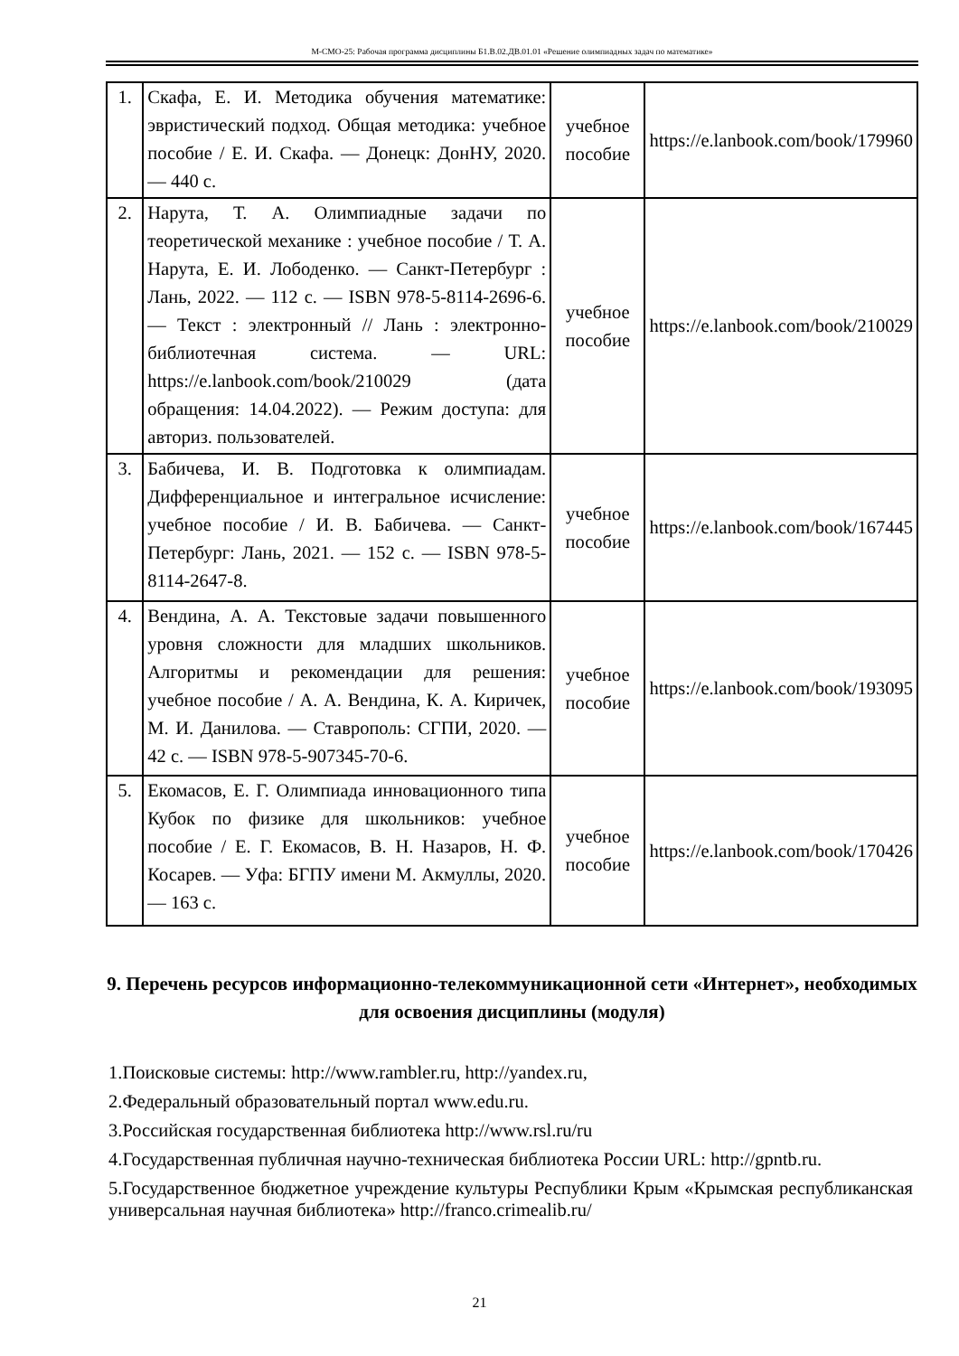М-СМО-25: Рабочая программа дисциплины Б1.В.02.ДВ.01.01 «Решение олимпиадных задач по математике»
| 1. | Скафа, Е. И. Методика обучения математике: эвристический подход. Общая методика: учебное пособие / Е. И. Скафа. — Донецк: ДонНУ, 2020. — 440 с. | учебное пособие | https://e.lanbook.com/book/179960 |
| 2. | Нарута, Т. А. Олимпиадные задачи по теоретической механике : учебное пособие / Т. А. Нарута, Е. И. Лободенко. — Санкт-Петербург : Лань, 2022. — 112 с. — ISBN 978-5-8114-2696-6. — Текст : электронный // Лань : электронно-библиотечная система. — URL: https://e.lanbook.com/book/210029 (дата обращения: 14.04.2022). — Режим доступа: для авториз. пользователей. | учебное пособие | https://e.lanbook.com/book/210029 |
| 3. | Бабичева, И. В. Подготовка к олимпиадам. Дифференциальное и интегральное исчисление: учебное пособие / И. В. Бабичева. — Санкт-Петербург: Лань, 2021. — 152 с. — ISBN 978-5-8114-2647-8. | учебное пособие | https://e.lanbook.com/book/167445 |
| 4. | Вендина, А. А. Текстовые задачи повышенного уровня сложности для младших школьников. Алгоритмы и рекомендации для решения: учебное пособие / А. А. Вендина, К. А. Киричек, М. И. Данилова. — Ставрополь: СГПИ, 2020. — 42 с. — ISBN 978-5-907345-70-6. | учебное пособие | https://e.lanbook.com/book/193095 |
| 5. | Екомасов, Е. Г. Олимпиада инновационного типа Кубок по физике для школьников: учебное пособие / Е. Г. Екомасов, В. Н. Назаров, Н. Ф. Косарев. — Уфа: БГПУ имени М. Акмуллы, 2020. — 163 с. | учебное пособие | https://e.lanbook.com/book/170426 |
9. Перечень ресурсов информационно-телекоммуникационной сети «Интернет», необходимых для освоения дисциплины (модуля)
1.Поисковые системы: http://www.rambler.ru, http://yandex.ru,
2.Федеральный образовательный портал www.edu.ru.
3.Российская государственная библиотека http://www.rsl.ru/ru
4.Государственная публичная научно-техническая библиотека России URL: http://gpntb.ru.
5.Государственное бюджетное учреждение культуры Республики Крым «Крымская республиканская универсальная научная библиотека» http://franco.crimealib.ru/
21